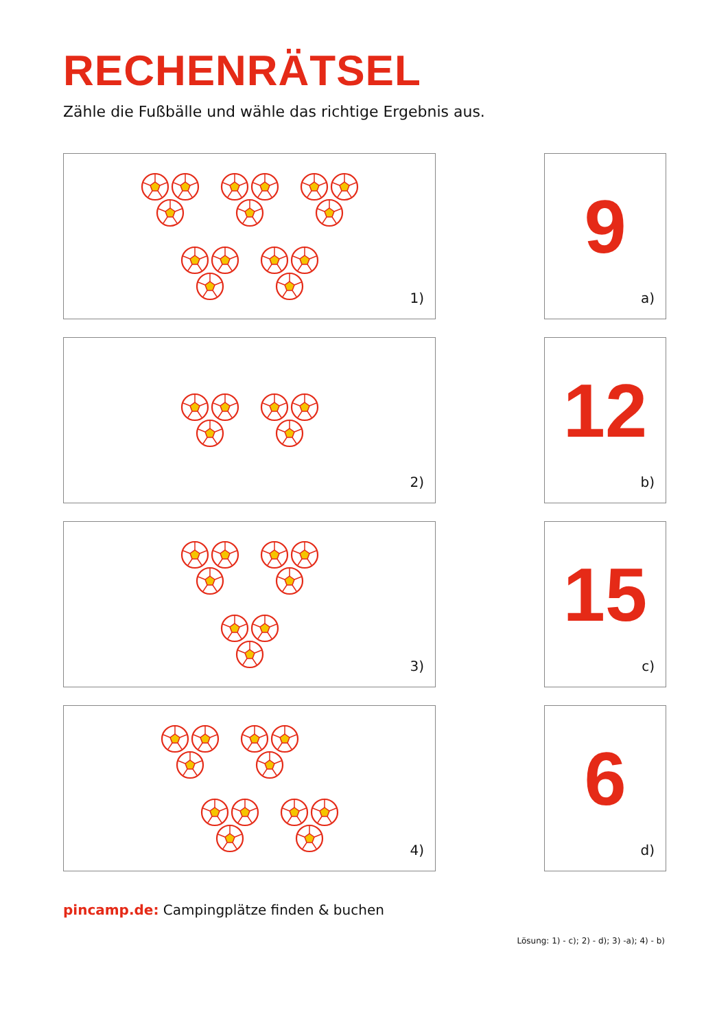RECHENRÄTSEL
Zähle die Fußbälle und wähle das richtige Ergebnis aus.
1)
9
a)
2)
12
b)
3)
15
c)
4)
6
d)
pincamp.de: Campingplätze finden & buchen
Lösung: 1) - c); 2) - d); 3) -a); 4) - b)